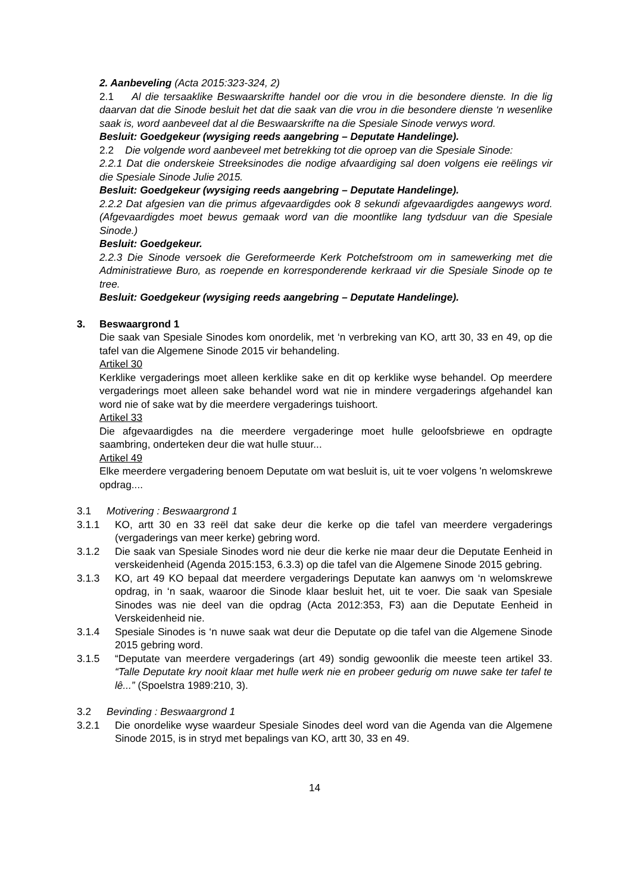2. Aanbeveling (Acta 2015:323-324, 2)
2.1 Al die tersaaklike Beswaarskrifte handel oor die vrou in die besondere dienste. In die lig daarvan dat die Sinode besluit het dat die saak van die vrou in die besondere dienste ‘n wesenlike saak is, word aanbeveel dat al die Beswaarskrifte na die Spesiale Sinode verwys word.
Besluit: Goedgekeur (wysiging reeds aangebring – Deputate Handelinge).
2.2 Die volgende word aanbeveel met betrekking tot die oproep van die Spesiale Sinode:
2.2.1 Dat die onderskeie Streeksinodes die nodige afvaardiging sal doen volgens eie reëlings vir die Spesiale Sinode Julie 2015.
Besluit: Goedgekeur (wysiging reeds aangebring – Deputate Handelinge).
2.2.2 Dat afgesien van die primus afgevaardigdes ook 8 sekundi afgevaardigdes aangewys word. (Afgevaardigdes moet bewus gemaak word van die moontlike lang tydsduur van die Spesiale Sinode.)
Besluit: Goedgekeur.
2.2.3 Die Sinode versoek die Gereformeerde Kerk Potchefstroom om in samewerking met die Administratiewe Buro, as roepende en korresponderende kerkraad vir die Spesiale Sinode op te tree.
Besluit: Goedgekeur (wysiging reeds aangebring – Deputate Handelinge).
3. Beswaargrond 1
Die saak van Spesiale Sinodes kom onordelik, met ‘n verbreking van KO, artt 30, 33 en 49, op die tafel van die Algemene Sinode 2015 vir behandeling.
Artikel 30
Kerklike vergaderings moet alleen kerklike sake en dit op kerklike wyse behandel. Op meerdere vergaderings moet alleen sake behandel word wat nie in mindere vergaderings afgehandel kan word nie of sake wat by die meerdere vergaderings tuishoort.
Artikel 33
Die afgevaardigdes na die meerdere vergaderinge moet hulle geloofsbriewe en opdragte saambring, onderteken deur die wat hulle stuur...
Artikel 49
Elke meerdere vergadering benoem Deputate om wat besluit is, uit te voer volgens 'n welomskrewe opdrag....
3.1 Motivering : Beswaargrond 1
3.1.1 KO, artt 30 en 33 reël dat sake deur die kerke op die tafel van meerdere vergaderings (vergaderings van meer kerke) gebring word.
3.1.2 Die saak van Spesiale Sinodes word nie deur die kerke nie maar deur die Deputate Eenheid in verskeidenheid (Agenda 2015:153, 6.3.3) op die tafel van die Algemene Sinode 2015 gebring.
3.1.3 KO, art 49 KO bepaal dat meerdere vergaderings Deputate kan aanwys om ‘n welomskrewe opdrag, in ‘n saak, waaroor die Sinode klaar besluit het, uit te voer. Die saak van Spesiale Sinodes was nie deel van die opdrag (Acta 2012:353, F3) aan die Deputate Eenheid in Verskeidenheid nie.
3.1.4 Spesiale Sinodes is ‘n nuwe saak wat deur die Deputate op die tafel van die Algemene Sinode 2015 gebring word.
3.1.5 “Deputate van meerdere vergaderings (art 49) sondig gewoonlik die meeste teen artikel 33. “Talle Deputate kry nooit klaar met hulle werk nie en probeer gedurig om nuwe sake ter tafel te lê...” (Spoelstra 1989:210, 3).
3.2 Bevinding : Beswaargrond 1
3.2.1 Die onordelike wyse waardeur Spesiale Sinodes deel word van die Agenda van die Algemene Sinode 2015, is in stryd met bepalings van KO, artt 30, 33 en 49.
14